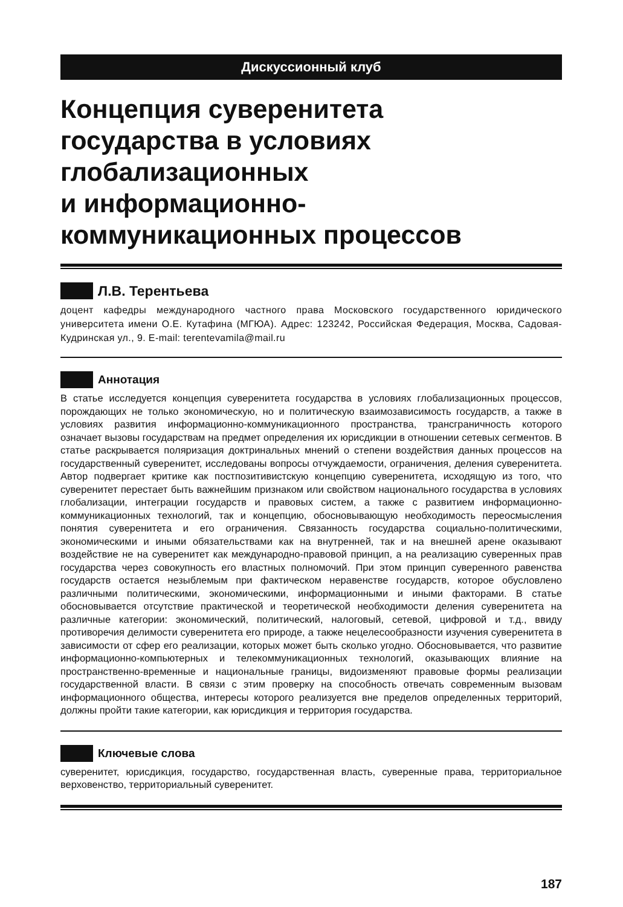Дискуссионный клуб
Концепция суверенитета
государства в условиях
глобализационных
и информационно-
коммуникационных процессов
Л.В. Терентьева
доцент кафедры международного частного права Московского государственного юридического университета имени О.Е. Кутафина (МГЮА). Адрес: 123242, Российская Федерация, Москва, Садовая-Кудринская ул., 9. E-mail: terentevamila@mail.ru
Аннотация
В статье исследуется концепция суверенитета государства в условиях глобализационных процессов, порождающих не только экономическую, но и политическую взаимозависимость государств, а также в условиях развития информационно-коммуникационного пространства, трансграничность которого означает вызовы государствам на предмет определения их юрисдикции в отношении сетевых сегментов. В статье раскрывается поляризация доктринальных мнений о степени воздействия данных процессов на государственный суверенитет, исследованы вопросы отчуждаемости, ограничения, деления суверенитета. Автор подвергает критике как постпозитивистскую концепцию суверенитета, исходящую из того, что суверенитет перестает быть важнейшим признаком или свойством национального государства в условиях глобализации, интеграции государств и правовых систем, а также с развитием информационно-коммуникационных технологий, так и концепцию, обосновывающую необходимость переосмысления понятия суверенитета и его ограничения. Связанность государства социально-политическими, экономическими и иными обязательствами как на внутренней, так и на внешней арене оказывают воздействие не на суверенитет как международно-правовой принцип, а на реализацию суверенных прав государства через совокупность его властных полномочий. При этом принцип суверенного равенства государств остается незыблемым при фактическом неравенстве государств, которое обусловлено различными политическими, экономическими, информационными и иными факторами. В статье обосновывается отсутствие практической и теоретической необходимости деления суверенитета на различные категории: экономический, политический, налоговый, сетевой, цифровой и т.д., ввиду противоречия делимости суверенитета его природе, а также нецелесообразности изучения суверенитета в зависимости от сфер его реализации, которых может быть сколько угодно. Обосновывается, что развитие информационно-компьютерных и телекоммуникационных технологий, оказывающих влияние на пространственно-временные и национальные границы, видоизменяют правовые формы реализации государственной власти. В связи с этим проверку на способность отвечать современным вызовам информационного общества, интересы которого реализуется вне пределов определенных территорий, должны пройти такие категории, как юрисдикция и территория государства.
Ключевые слова
суверенитет, юрисдикция, государство, государственная власть, суверенные права, территориальное верховенство, территориальный суверенитет.
187